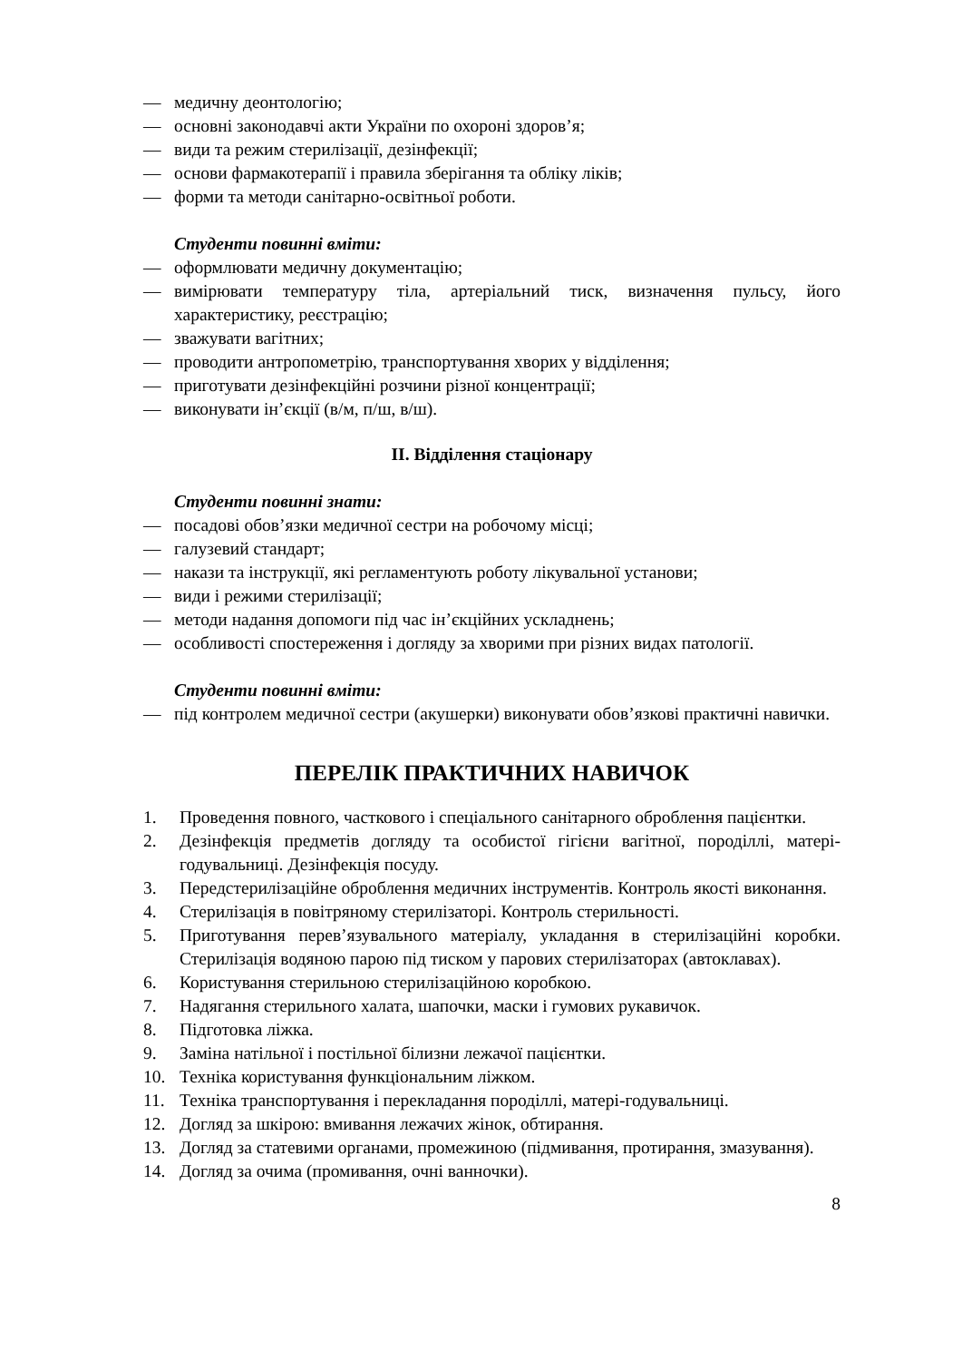— медичну деонтологію;
— основні законодавчі акти України по охороні здоров’я;
— види та режим стерилізації, дезінфекції;
— основи фармакотерапії і правила зберігання та обліку ліків;
— форми та методи санітарно-освітньої роботи.
Студенти повинні вміти:
— оформлювати медичну документацію;
— вимірювати температуру тіла, артеріальний тиск, визначення пульсу, його характеристику, реєстрацію;
— зважувати вагітних;
— проводити антропометрію, транспортування хворих у відділення;
— приготувати дезінфекційні розчини різної концентрації;
— виконувати ін’єкції (в/м, п/ш, в/ш).
ІІ. Відділення стаціонару
Студенти повинні знати:
— посадові обов’язки медичної сестри на робочому місці;
— галузевий стандарт;
— накази та інструкції, які регламентують роботу лікувальної установи;
— види і режими стерилізації;
— методи надання допомоги під час ін’єкційних ускладнень;
— особливості спостереження і догляду за хворими при різних видах патології.
Студенти повинні вміти:
— під контролем медичної сестри (акушерки) виконувати обов’язкові практичні навички.
ПЕРЕЛІК ПРАКТИЧНИХ НАВИЧОК
1. Проведення повного, часткового і спеціального санітарного оброблення пацієнтки.
2. Дезінфекція предметів догляду та особистої гігієни вагітної, породіллі, матері-годувальниці. Дезінфекція посуду.
3. Передстерилізаційне оброблення медичних інструментів. Контроль якості виконання.
4. Стерилізація в повітряному стерилізаторі. Контроль стерильності.
5. Приготування перев’язувального матеріалу, укладання в стерилізаційні коробки. Стерилізація водяною парою під тиском у парових стерилізаторах (автоклавах).
6. Користування стерильною стерилізаційною коробкою.
7. Надягання стерильного халата, шапочки, маски і гумових рукавичок.
8. Підготовка ліжка.
9. Заміна натільної і постільної білизни лежачої пацієнтки.
10. Техніка користування функціональним ліжком.
11. Техніка транспортування і перекладання породіллі, матері-годувальниці.
12. Догляд за шкірою: вмивання лежачих жінок, обтирання.
13. Догляд за статевими органами, промежиною (підмивання, протирання, змазування).
14. Догляд за очима (промивання, очні ванночки).
8